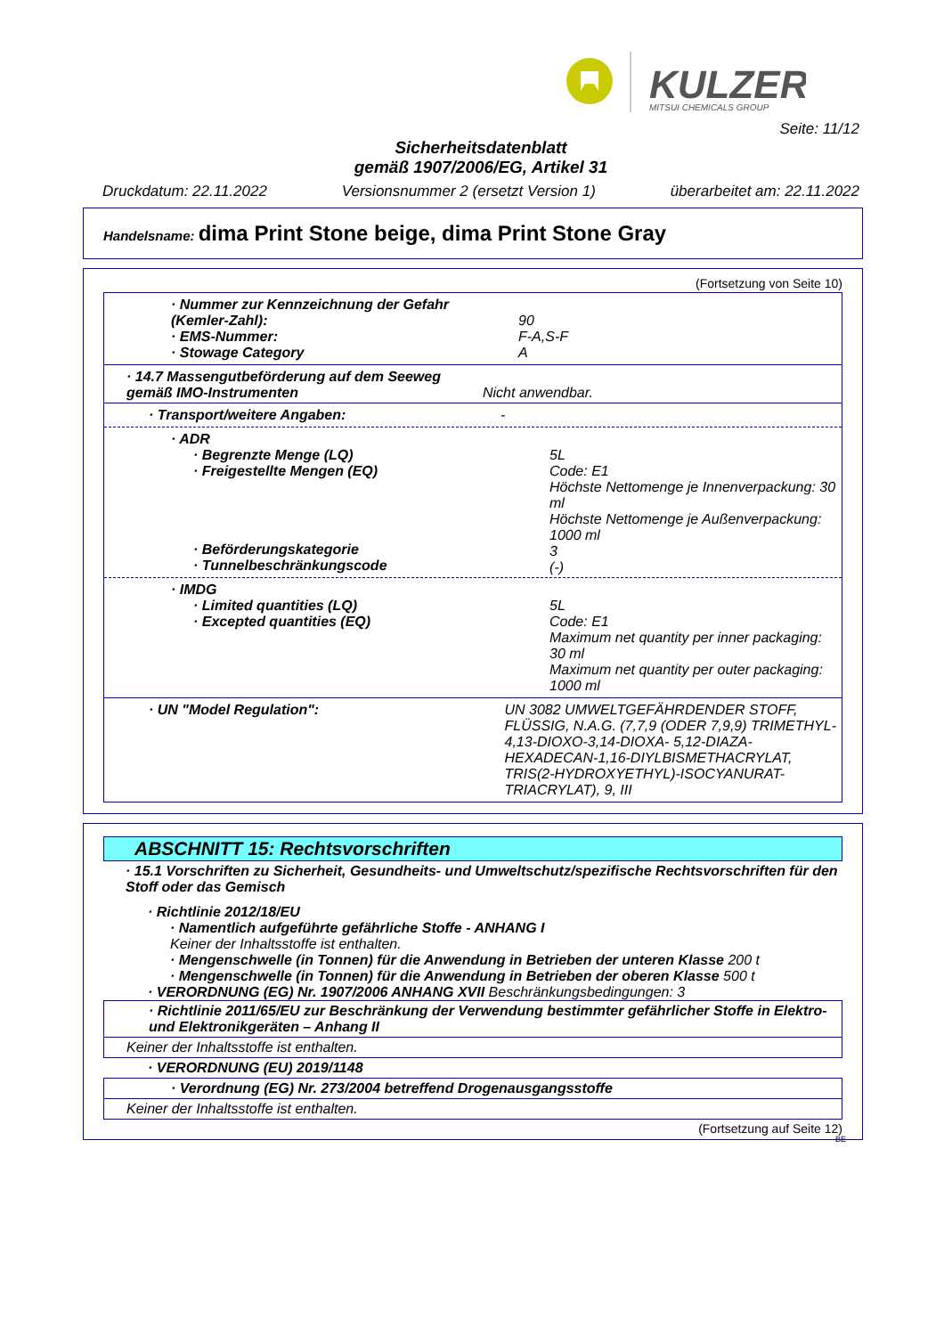KULZER
MITSUI CHEMICALS GROUP
Seite: 11/12
Sicherheitsdatenblatt
gemäß 1907/2006/EG, Artikel 31
Druckdatum: 22.11.2022 Versionsnummer 2 (ersetzt Version 1) überarbeitet am: 22.11.2022
Handelsname: dima Print Stone beige, dima Print Stone Gray
(Fortsetzung von Seite 10)
· Nummer zur Kennzeichnung der Gefahr
(Kemler-Zahl):
· EMS-Nummer:
· Stowage Category
90
F-A,S-F
A
· 14.7 Massengutbeförderung auf dem Seeweg gemäß IMO-Instrumenten
Nicht anwendbar.
· Transport/weitere Angaben: -
· ADR
· Begrenzte Menge (LQ)
· Freigestellte Mengen (EQ)
5L
Code: E1
Höchste Nettomenge je Innenverpackung: 30 ml
Höchste Nettomenge je Außenverpackung: 1000 ml
3
(-)
· Beförderungskategorie
· Tunnelbeschränkungscode
· IMDG
· Limited quantities (LQ)
· Excepted quantities (EQ)
5L
Code: E1
Maximum net quantity per inner packaging: 30 ml
Maximum net quantity per outer packaging: 1000 ml
· UN "Model Regulation": UN 3082 UMWELTGEFÄHRDENDER STOFF, FLÜSSIG, N.A.G. (7,7,9 (ODER 7,9,9) TRIMETHYL-4,13-DIOXO-3,14-DIOXA- 5,12-DIAZA-HEXADECAN-1,16-DIYLBISMETHACRYLAT, TRIS(2-HYDROXYETHYL)-ISOCYANURAT-TRIACRYLAT), 9, III
ABSCHNITT 15: Rechtsvorschriften
· 15.1 Vorschriften zu Sicherheit, Gesundheits- und Umweltschutz/spezifische Rechtsvorschriften für den Stoff oder das Gemisch
· Richtlinie 2012/18/EU
· Namentlich aufgeführte gefährliche Stoffe - ANHANG I
Keiner der Inhaltsstoffe ist enthalten.
· Mengenschwelle (in Tonnen) für die Anwendung in Betrieben der unteren Klasse 200 t
· Mengenschwelle (in Tonnen) für die Anwendung in Betrieben der oberen Klasse 500 t
· VERORDNUNG (EG) Nr. 1907/2006 ANHANG XVII Beschränkungsbedingungen: 3
· Richtlinie 2011/65/EU zur Beschränkung der Verwendung bestimmter gefährlicher Stoffe in Elektro- und Elektronikgeräten – Anhang II
Keiner der Inhaltsstoffe ist enthalten.
· VERORDNUNG (EU) 2019/1148
· Verordnung (EG) Nr. 273/2004 betreffend Drogenausgangsstoffe
Keiner der Inhaltsstoffe ist enthalten.
(Fortsetzung auf Seite 12)
BE